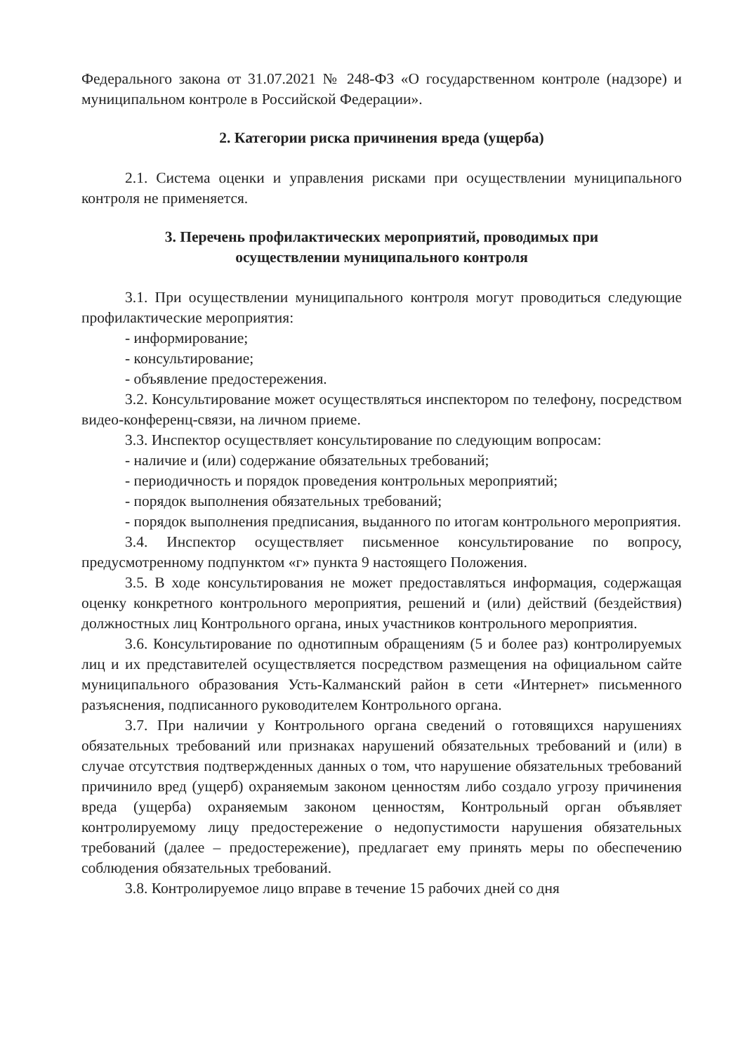Федерального закона от 31.07.2021 № 248-ФЗ «О государственном контроле (надзоре) и муниципальном контроле в Российской Федерации».
2. Категории риска причинения вреда (ущерба)
2.1. Система оценки и управления рисками при осуществлении муниципального контроля не применяется.
3. Перечень профилактических мероприятий, проводимых при
осуществлении муниципального контроля
3.1. При осуществлении муниципального контроля могут проводиться следующие профилактические мероприятия:
- информирование;
- консультирование;
- объявление предостережения.
3.2. Консультирование может осуществляться инспектором по телефону, посредством видео-конференц-связи, на личном приеме.
3.3. Инспектор осуществляет консультирование по следующим вопросам:
- наличие и (или) содержание обязательных требований;
- периодичность и порядок проведения контрольных мероприятий;
- порядок выполнения обязательных требований;
- порядок выполнения предписания, выданного по итогам контрольного мероприятия.
3.4. Инспектор осуществляет письменное консультирование по вопросу, предусмотренному подпунктом «г» пункта 9 настоящего Положения.
3.5. В ходе консультирования не может предоставляться информация, содержащая оценку конкретного контрольного мероприятия, решений и (или) действий (бездействия) должностных лиц Контрольного органа, иных участников контрольного мероприятия.
3.6. Консультирование по однотипным обращениям (5 и более раз) контролируемых лиц и их представителей осуществляется посредством размещения на официальном сайте муниципального образования Усть-Калманский район в сети «Интернет» письменного разъяснения, подписанного руководителем Контрольного органа.
3.7. При наличии у Контрольного органа сведений о готовящихся нарушениях обязательных требований или признаках нарушений обязательных требований и (или) в случае отсутствия подтвержденных данных о том, что нарушение обязательных требований причинило вред (ущерб) охраняемым законом ценностям либо создало угрозу причинения вреда (ущерба) охраняемым законом ценностям, Контрольный орган объявляет контролируемому лицу предостережение о недопустимости нарушения обязательных требований (далее – предостережение), предлагает ему принять меры по обеспечению соблюдения обязательных требований.
3.8. Контролируемое лицо вправе в течение 15 рабочих дней со дня